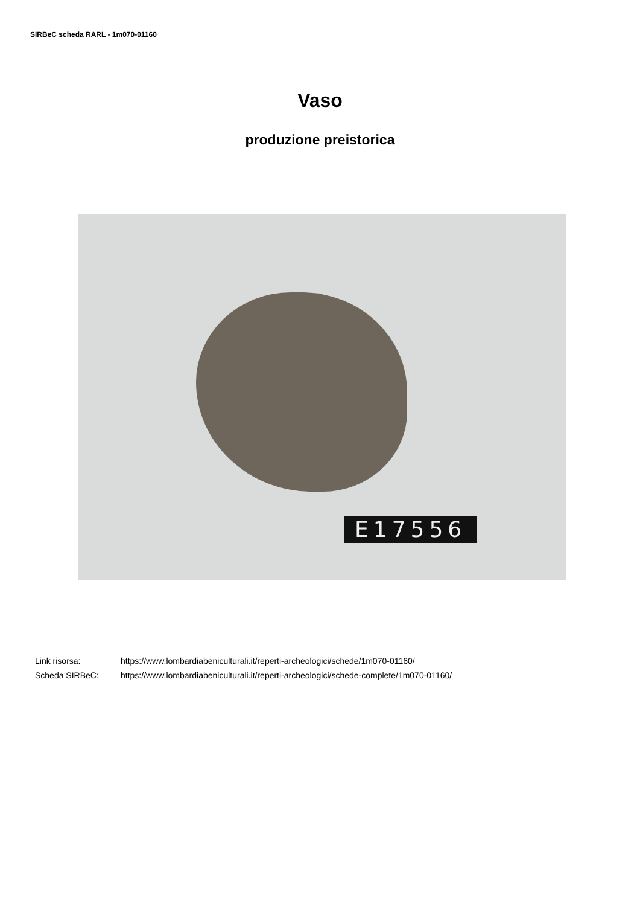SIRBeC scheda RARL - 1m070-01160
Vaso
produzione preistorica
E17556
| Link risorsa: | https://www.lombardiabeniculturali.it/reperti-archeologici/schede/1m070-01160/ |
| Scheda SIRBeC: | https://www.lombardiabeniculturali.it/reperti-archeologici/schede-complete/1m070-01160/ |